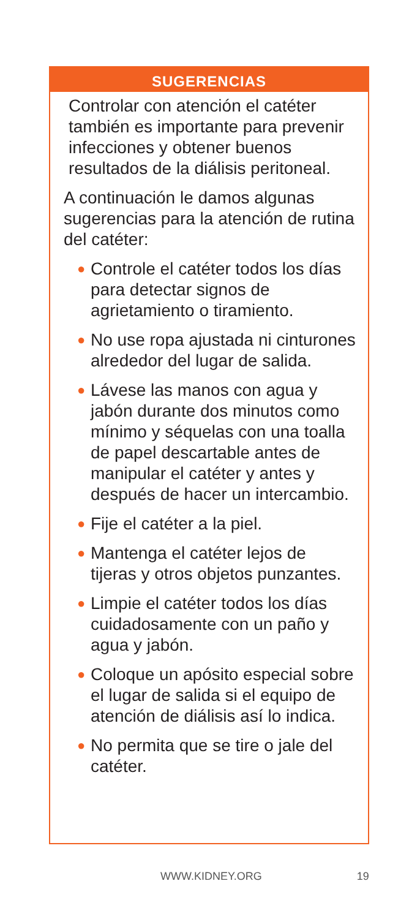SUGERENCIAS
Controlar con atención el catéter también es importante para prevenir infecciones y obtener buenos resultados de la diálisis peritoneal.
A continuación le damos algunas sugerencias para la atención de rutina del catéter:
● Controle el catéter todos los días para detectar signos de agrietamiento o tiramiento.
● No use ropa ajustada ni cinturones alrededor del lugar de salida.
● Lávese las manos con agua y jabón durante dos minutos como mínimo y séquelas con una toalla de papel descartable antes de manipular el catéter y antes y después de hacer un intercambio.
● Fije el catéter a la piel.
● Mantenga el catéter lejos de tijeras y otros objetos punzantes.
● Limpie el catéter todos los días cuidadosamente con un paño y agua y jabón.
● Coloque un apósito especial sobre el lugar de salida si el equipo de atención de diálisis así lo indica.
● No permita que se tire o jale del catéter.
WWW.KIDNEY.ORG 19